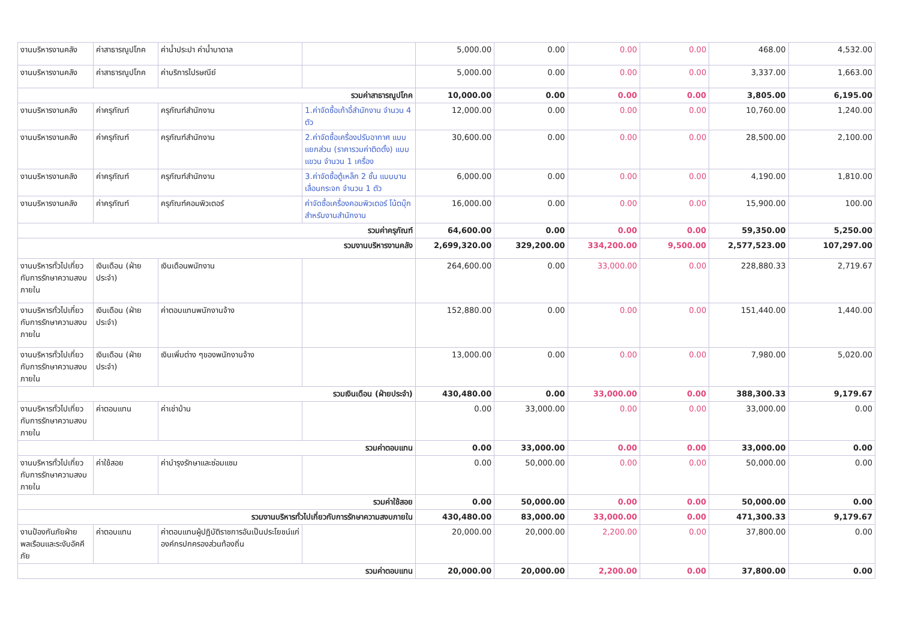| งานบริหารงานคลัง | ค่าสาธารณูปโภค | ค่าน้ำประปา ค่าน้ำบาดาล | | 5,000.00 | 0.00 | 0.00 | 0.00 | 468.00 | 4,532.00 |
| งานบริหารงานคลัง | ค่าสาธารณูปโภค | ค่าบริการไปรษณีย์ | | 5,000.00 | 0.00 | 0.00 | 0.00 | 3,337.00 | 1,663.00 |
| รวมค่าสาธารณูปโภค | | | | 10,000.00 | 0.00 | 0.00 | 0.00 | 3,805.00 | 6,195.00 |
| งานบริหารงานคลัง | ค่าครุภัณฑ์ | ครุภัณฑ์สำนักงาน | 1.ค่าจัดซื้อเก้าอี้สำนักงาน จำนวน 4 ตัว | 12,000.00 | 0.00 | 0.00 | 0.00 | 10,760.00 | 1,240.00 |
| งานบริหารงานคลัง | ค่าครุภัณฑ์ | ครุภัณฑ์สำนักงาน | 2.ค่าจัดซื้อเครื่องปรับอากาศ แบบแยกส่วน (ราคารวมค่าติดตั้ง) แบบแขวน จำนวน 1 เครื่อง | 30,600.00 | 0.00 | 0.00 | 0.00 | 28,500.00 | 2,100.00 |
| งานบริหารงานคลัง | ค่าครุภัณฑ์ | ครุภัณฑ์สำนักงาน | 3.ค่าจัดซื้อตู้เหล็ก 2 ชั้น แบบบานเลื่อนกระจก จำนวน 1 ตัว | 6,000.00 | 0.00 | 0.00 | 0.00 | 4,190.00 | 1,810.00 |
| งานบริหารงานคลัง | ค่าครุภัณฑ์ | ครุภัณฑ์คอมพิวเตอร์ | ค่าจัดซื้อเครื่องคอมพิวเตอร์ โน้ตบุ๊ก สำหรับงานสำนักงาน | 16,000.00 | 0.00 | 0.00 | 0.00 | 15,900.00 | 100.00 |
| รวมค่าครุภัณฑ์ | | | | 64,600.00 | 0.00 | 0.00 | 0.00 | 59,350.00 | 5,250.00 |
| รวมงานบริหารงานคลัง | | | | 2,699,320.00 | 329,200.00 | 334,200.00 | 9,500.00 | 2,577,523.00 | 107,297.00 |
| งานบริหารทั่วไปเกี่ยวกับการรักษาความสงบภายใน | เงินเดือน (ฝ่ายประจำ) | เงินเดือนพนักงาน | | 264,600.00 | 0.00 | 33,000.00 | 0.00 | 228,880.33 | 2,719.67 |
| งานบริหารทั่วไปเกี่ยวกับการรักษาความสงบภายใน | เงินเดือน (ฝ่ายประจำ) | ค่าตอบแทนพนักงานจ้าง | | 152,880.00 | 0.00 | 0.00 | 0.00 | 151,440.00 | 1,440.00 |
| งานบริหารทั่วไปเกี่ยวกับการรักษาความสงบภายใน | เงินเดือน (ฝ่ายประจำ) | เงินเพิ่มต่าง ๆของพนักงานจ้าง | | 13,000.00 | 0.00 | 0.00 | 0.00 | 7,980.00 | 5,020.00 |
| รวมเงินเดือน (ฝ่ายประจำ) | | | | 430,480.00 | 0.00 | 33,000.00 | 0.00 | 388,300.33 | 9,179.67 |
| งานบริหารทั่วไปเกี่ยวกับการรักษาความสงบภายใน | ค่าตอบแทน | ค่าเช่าบ้าน | | 0.00 | 33,000.00 | 0.00 | 0.00 | 33,000.00 | 0.00 |
| รวมค่าตอบแทน | | | | 0.00 | 33,000.00 | 0.00 | 0.00 | 33,000.00 | 0.00 |
| งานบริหารทั่วไปเกี่ยวกับการรักษาความสงบภายใน | ค่าใช้สอย | ค่าบำรุงรักษาและซ่อมแซม | | 0.00 | 50,000.00 | 0.00 | 0.00 | 50,000.00 | 0.00 |
| รวมค่าใช้สอย | | | | 0.00 | 50,000.00 | 0.00 | 0.00 | 50,000.00 | 0.00 |
| รวมงานบริหารทั่วไปเกี่ยวกับการรักษาความสงบภายใน | | | | 430,480.00 | 83,000.00 | 33,000.00 | 0.00 | 471,300.33 | 9,179.67 |
| งานป้องกันภัยฝ่ายพลเรือนและระงับอัคคีภัย | ค่าตอบแทน | ค่าตอบแทนผู้ปฏิบัติราชการอันเป็นประโยชน์แก่องค์กรปกครองส่วนท้องถิ่น | | 20,000.00 | 20,000.00 | 2,200.00 | 0.00 | 37,800.00 | 0.00 |
| รวมค่าตอบแทน | | | | 20,000.00 | 20,000.00 | 2,200.00 | 0.00 | 37,800.00 | 0.00 |